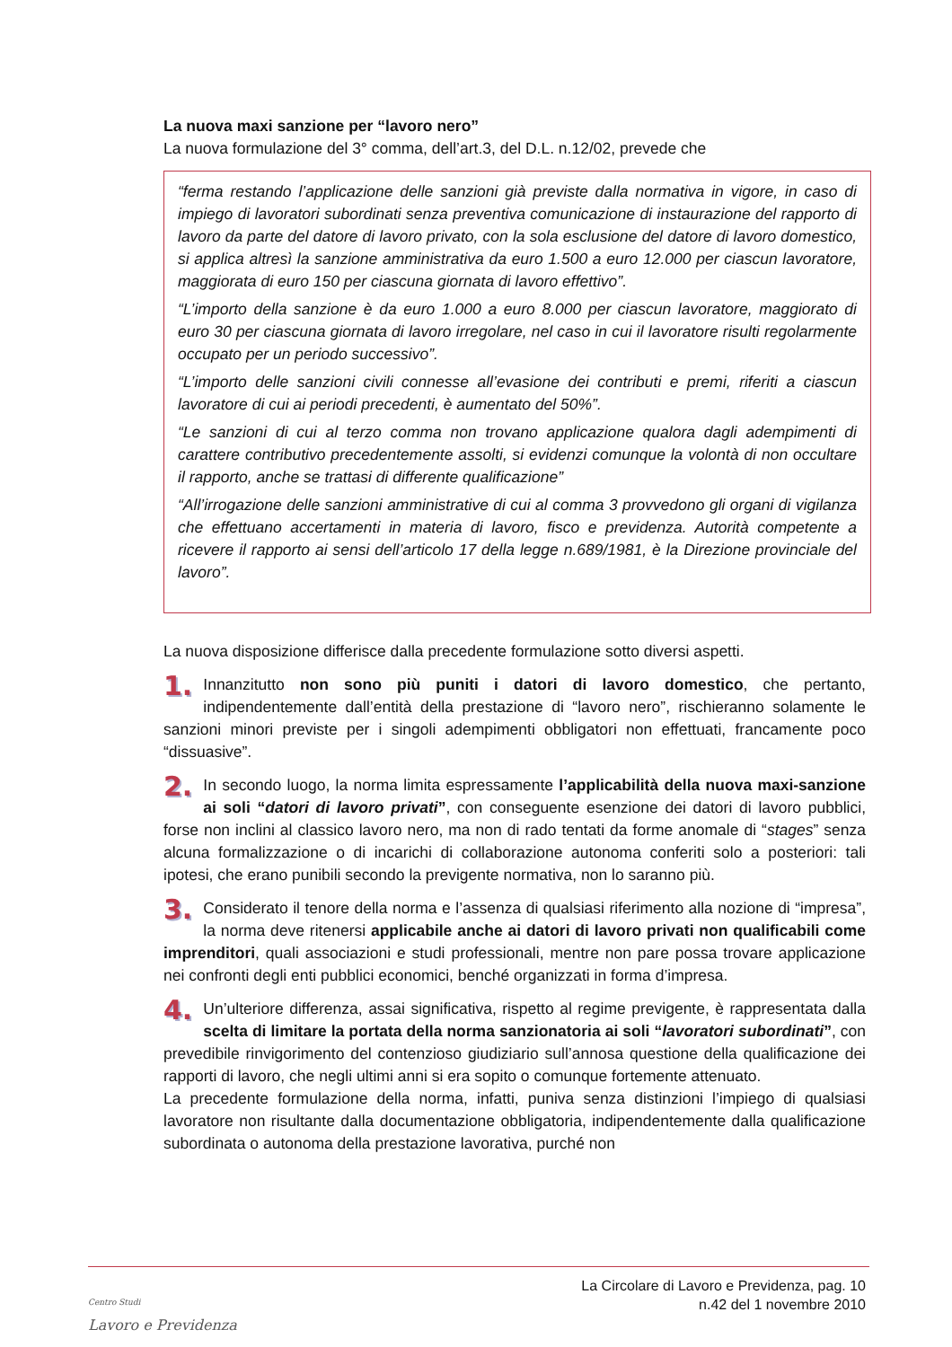La nuova maxi sanzione per “lavoro nero”
La nuova formulazione del 3° comma, dell’art.3, del D.L. n.12/02, prevede che
“ferma restando l’applicazione delle sanzioni già previste dalla normativa in vigore, in caso di impiego di lavoratori subordinati senza preventiva comunicazione di instaurazione del rapporto di lavoro da parte del datore di lavoro privato, con la sola esclusione del datore di lavoro domestico, si applica altresì la sanzione amministrativa da euro 1.500 a euro 12.000 per ciascun lavoratore, maggiorata di euro 150 per ciascuna giornata di lavoro effettivo”.
“L’importo della sanzione è da euro 1.000 a euro 8.000 per ciascun lavoratore, maggiorato di euro 30 per ciascuna giornata di lavoro irregolare, nel caso in cui il lavoratore risulti regolarmente occupato per un periodo successivo”.
“L’importo delle sanzioni civili connesse all’evasione dei contributi e premi, riferiti a ciascun lavoratore di cui ai periodi precedenti, è aumentato del 50%”.
“Le sanzioni di cui al terzo comma non trovano applicazione qualora dagli adempimenti di carattere contributivo precedentemente assolti, si evidenzi comunque la volontà di non occultare il rapporto, anche se trattasi di differente qualificazione”
“All’irrogazione delle sanzioni amministrative di cui al comma 3 provvedono gli organi di vigilanza che effettuano accertamenti in materia di lavoro, fisco e previdenza. Autorità competente a ricevere il rapporto ai sensi dell’articolo 17 della legge n.689/1981, è la Direzione provinciale del lavoro”.
La nuova disposizione differisce dalla precedente formulazione sotto diversi aspetti.
1. Innanzitutto non sono più puniti i datori di lavoro domestico, che pertanto, indipendentemente dall’entità della prestazione di “lavoro nero”, rischieranno solamente le sanzioni minori previste per i singoli adempimenti obbligatori non effettuati, francamente poco “dissuasive”.
2. In secondo luogo, la norma limita espressamente l’applicabilità della nuova maxi-sanzione ai soli “datori di lavoro privati”, con conseguente esenzione dei datori di lavoro pubblici, forse non inclini al classico lavoro nero, ma non di rado tentati da forme anomale di “stages” senza alcuna formalizzazione o di incarichi di collaborazione autonoma conferiti solo a posteriori: tali ipotesi, che erano punibili secondo la previgente normativa, non lo saranno più.
3. Considerato il tenore della norma e l’assenza di qualsiasi riferimento alla nozione di “impresa”, la norma deve ritenersi applicabile anche ai datori di lavoro privati non qualificabili come imprenditori, quali associazioni e studi professionali, mentre non pare possa trovare applicazione nei confronti degli enti pubblici economici, benché organizzati in forma d’impresa.
4. Un’ulteriore differenza, assai significativa, rispetto al regime previgente, è rappresentata dalla scelta di limitare la portata della norma sanzionatoria ai soli “lavoratori subordinati”, con prevedibile rinvigorimento del contenzioso giudiziario sull’annosa questione della qualificazione dei rapporti di lavoro, che negli ultimi anni si era sopito o comunque fortemente attenuato.
La precedente formulazione della norma, infatti, puniva senza distinzioni l’impiego di qualsiasi lavoratore non risultante dalla documentazione obbligatoria, indipendentemente dalla qualificazione subordinata o autonoma della prestazione lavorativa, purché non
Centro Studi
Lavoro e Previdenza
La Circolare di Lavoro e Previdenza, pag. 10
n.42 del 1 novembre 2010